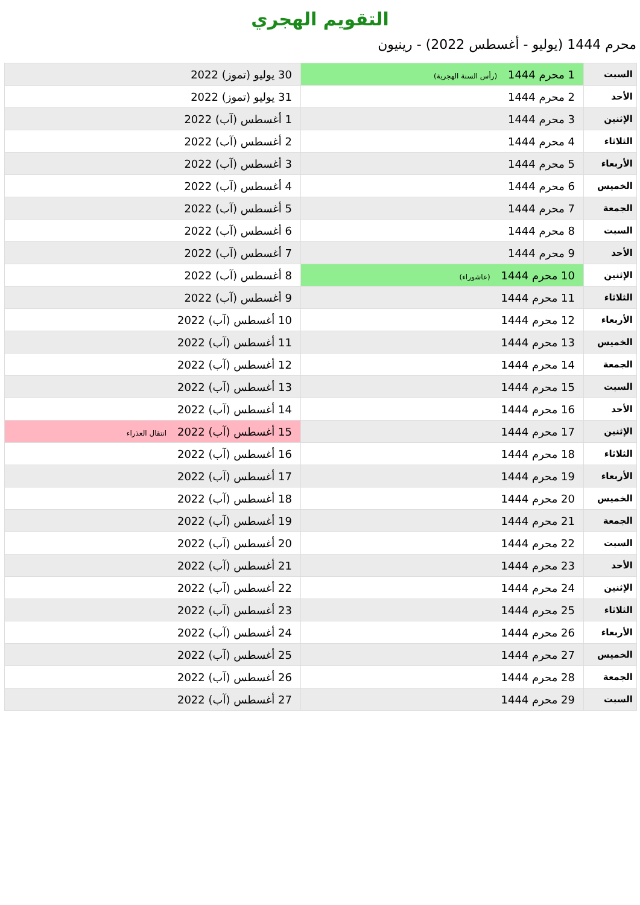التقويم الهجري
محرم 1444 (يوليو - أغسطس 2022) - رينيون
| السبت | 1 محرم 1444 (رأس السنة الهجرية) | 30 يوليو (تموز) 2022 |
| الأحد | 2 محرم 1444 | 31 يوليو (تموز) 2022 |
| الإثنين | 3 محرم 1444 | 1 أغسطس (آب) 2022 |
| الثلاثاء | 4 محرم 1444 | 2 أغسطس (آب) 2022 |
| الأربعاء | 5 محرم 1444 | 3 أغسطس (آب) 2022 |
| الخميس | 6 محرم 1444 | 4 أغسطس (آب) 2022 |
| الجمعة | 7 محرم 1444 | 5 أغسطس (آب) 2022 |
| السبت | 8 محرم 1444 | 6 أغسطس (آب) 2022 |
| الأحد | 9 محرم 1444 | 7 أغسطس (آب) 2022 |
| الإثنين | 10 محرم 1444 (عاشوراء) | 8 أغسطس (آب) 2022 |
| الثلاثاء | 11 محرم 1444 | 9 أغسطس (آب) 2022 |
| الأربعاء | 12 محرم 1444 | 10 أغسطس (آب) 2022 |
| الخميس | 13 محرم 1444 | 11 أغسطس (آب) 2022 |
| الجمعة | 14 محرم 1444 | 12 أغسطس (آب) 2022 |
| السبت | 15 محرم 1444 | 13 أغسطس (آب) 2022 |
| الأحد | 16 محرم 1444 | 14 أغسطس (آب) 2022 |
| الإثنين | 17 محرم 1444 | 15 أغسطس (آب) 2022 انتقال العذراء |
| الثلاثاء | 18 محرم 1444 | 16 أغسطس (آب) 2022 |
| الأربعاء | 19 محرم 1444 | 17 أغسطس (آب) 2022 |
| الخميس | 20 محرم 1444 | 18 أغسطس (آب) 2022 |
| الجمعة | 21 محرم 1444 | 19 أغسطس (آب) 2022 |
| السبت | 22 محرم 1444 | 20 أغسطس (آب) 2022 |
| الأحد | 23 محرم 1444 | 21 أغسطس (آب) 2022 |
| الإثنين | 24 محرم 1444 | 22 أغسطس (آب) 2022 |
| الثلاثاء | 25 محرم 1444 | 23 أغسطس (آب) 2022 |
| الأربعاء | 26 محرم 1444 | 24 أغسطس (آب) 2022 |
| الخميس | 27 محرم 1444 | 25 أغسطس (آب) 2022 |
| الجمعة | 28 محرم 1444 | 26 أغسطس (آب) 2022 |
| السبت | 29 محرم 1444 | 27 أغسطس (آب) 2022 |